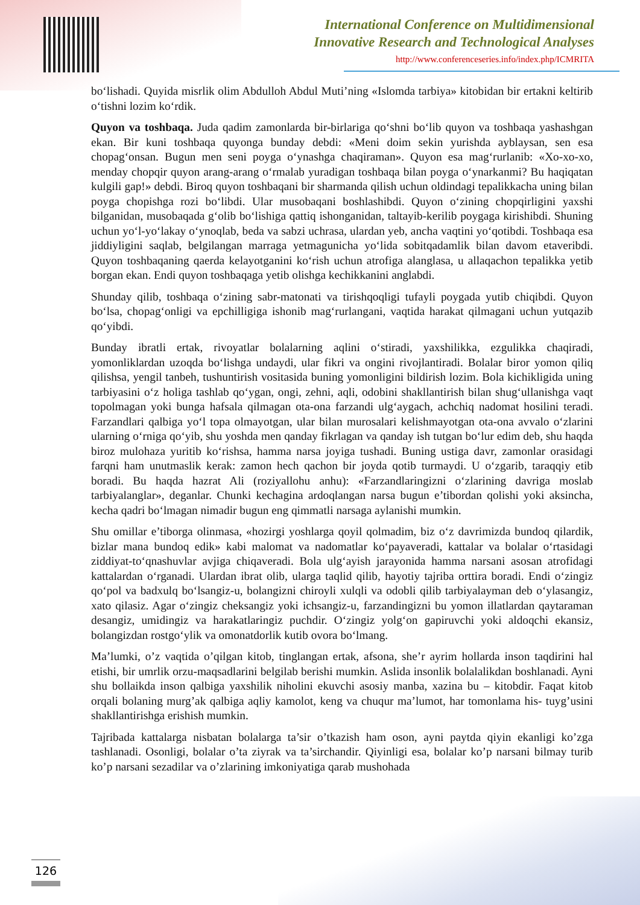International Conference on Multidimensional
Innovative Research and Technological Analyses
http://www.conferenceseries.info/index.php/ICMRITA
bo‘lishadi. Quyida misrlik olim Abdulloh Abdul Muti’ning «Islomda tarbiya» kitobidan bir ertakni keltirib o‘tishni lozim ko‘rdik.
Quyon va toshbaqa. Juda qadim zamonlarda bir-birlariga qo‘shni bo‘lib quyon va toshbaqa yashashgan ekan. Bir kuni toshbaqa quyonga bunday debdi: «Meni doim sekin yurishda ayblaysan, sen esa chopag‘onsan. Bugun men seni poyga o‘ynashga chaqiraman». Quyon esa mag‘rurlanib: «Xo-xo-xo, menday chopqir quyon arang-arang o‘rmalab yuradigan toshbaqa bilan poyga o‘ynarkanmi? Bu haqiqatan kulgili gap!» debdi. Biroq quyon toshbaqani bir sharmanda qilish uchun oldindagi tepalikkacha uning bilan poyga chopishga rozi bo‘libdi. Ular musobaqani boshlashibdi. Quyon o‘zining chopqirligini yaxshi bilganidan, musobaqada g‘olib bo‘lishiga qattiq ishonganidan, taltayib-kerilib poygaga kirishibdi. Shuning uchun yo‘l-yo‘lakay o‘ynoqlab, beda va sabzi uchrasa, ulardan yeb, ancha vaqtini yo‘qotibdi. Toshbaqa esa jiddiyligini saqlab, belgilangan marraga yetmagunicha yo‘lida sobitqadamlik bilan davom etaveribdi. Quyon toshbaqaning qaerda kelayotganini ko‘rish uchun atrofiga alanglasa, u allaqachon tepalikka yetib borgan ekan. Endi quyon toshbaqaga yetib olishga kechikkanini anglabdi.
Shunday qilib, toshbaqa o‘zining sabr-matonati va tirishqoqligi tufayli poygada yutib chiqibdi. Quyon bo‘lsa, chopag‘onligi va epchilligiga ishonib mag‘rurlangani, vaqtida harakat qilmagani uchun yutqazib qo‘yibdi.
Bunday ibratli ertak, rivoyatlar bolalarning aqlini o‘stiradi, yaxshilikka, ezgulikka chaqiradi, yomonliklardan uzoqda bo‘lishga undaydi, ular fikri va ongini rivojlantiradi. Bolalar biror yomon qiliq qilishsa, yengil tanbeh, tushuntirish vositasida buning yomonligini bildirish lozim. Bola kichikligida uning tarbiyasini o‘z holiga tashlab qo‘ygan, ongi, zehni, aqli, odobini shakllantirish bilan shug‘ullanishga vaqt topolmagan yoki bunga hafsala qilmagan ota-ona farzandi ulg‘aygach, achchiq nadomat hosilini teradi. Farzandlari qalbiga yo‘l topa olmayotgan, ular bilan murosalari kelishmayotgan ota-ona avvalo o‘zlarini ularning o‘rniga qo‘yib, shu yoshda men qanday fikrlagan va qanday ish tutgan bo‘lur edim deb, shu haqda biroz mulohaza yuritib ko‘rishsa, hamma narsa joyiga tushadi. Buning ustiga davr, zamonlar orasidagi farqni ham unutmaslik kerak: zamon hech qachon bir joyda qotib turmaydi. U o‘zgarib, taraqqiy etib boradi. Bu haqda hazrat Ali (roziyallohu anhu): «Farzandlaringizni o‘zlarining davriga moslab tarbiyalanglar», deganlar. Chunki kechagina ardoqlangan narsa bugun e’tibordan qolishi yoki aksincha, kecha qadri bo‘lmagan nimadir bugun eng qimmatli narsaga aylanishi mumkin.
Shu omillar e’tiborga olinmasa, «hozirgi yoshlarga qoyil qolmadim, biz o‘z davrimizda bundoq qilardik, bizlar mana bundoq edik» kabi malomat va nadomatlar ko‘payaveradi, kattalar va bolalar o‘rtasidagi ziddiyat-to‘qnashuvlar avjiga chiqaveradi. Bola ulg‘ayish jarayonida hamma narsani asosan atrofidagi kattalardan o‘rganadi. Ulardan ibrat olib, ularga taqlid qilib, hayotiy tajriba orttira boradi. Endi o‘zingiz qo‘pol va badxulq bo‘lsangiz-u, bolangizni chiroyli xulqli va odobli qilib tarbiyalayman deb o‘ylasangiz, xato qilasiz. Agar o‘zingiz cheksangiz yoki ichsangiz-u, farzandingizni bu yomon illatlardan qaytaraman desangiz, umidingiz va harakatlaringiz puchdir. O‘zingiz yolg‘on gapiruvchi yoki aldoqchi ekansiz, bolangizdan rostgo‘ylik va omonatdorlik kutib ovora bo‘lmang.
Ma’lumki, o’z vaqtida o’qilgan kitob, tinglangan ertak, afsona, she’r ayrim hollarda inson taqdirini hal etishi, bir umrlik orzu-maqsadlarini belgilab berishi mumkin. Aslida insonlik bolalalikdan boshlanadi. Ayni shu bollaikda inson qalbiga yaxshilik niholini ekuvchi asosiy manba, xazina bu – kitobdir. Faqat kitob orqali bolaning murg’ak qalbiga aqliy kamolot, keng va chuqur ma’lumot, har tomonlama his- tuyg’usini shakllantirishga erishish mumkin.
Tajribada kattalarga nisbatan bolalarga ta’sir o’tkazish ham oson, ayni paytda qiyin ekanligi ko’zga tashlanadi. Osonligi, bolalar o’ta ziyrak va ta’sirchandir. Qiyinligi esa, bolalar ko’p narsani bilmay turib ko’p narsani sezadilar va o’zlarining imkoniyatiga qarab mushohada
126